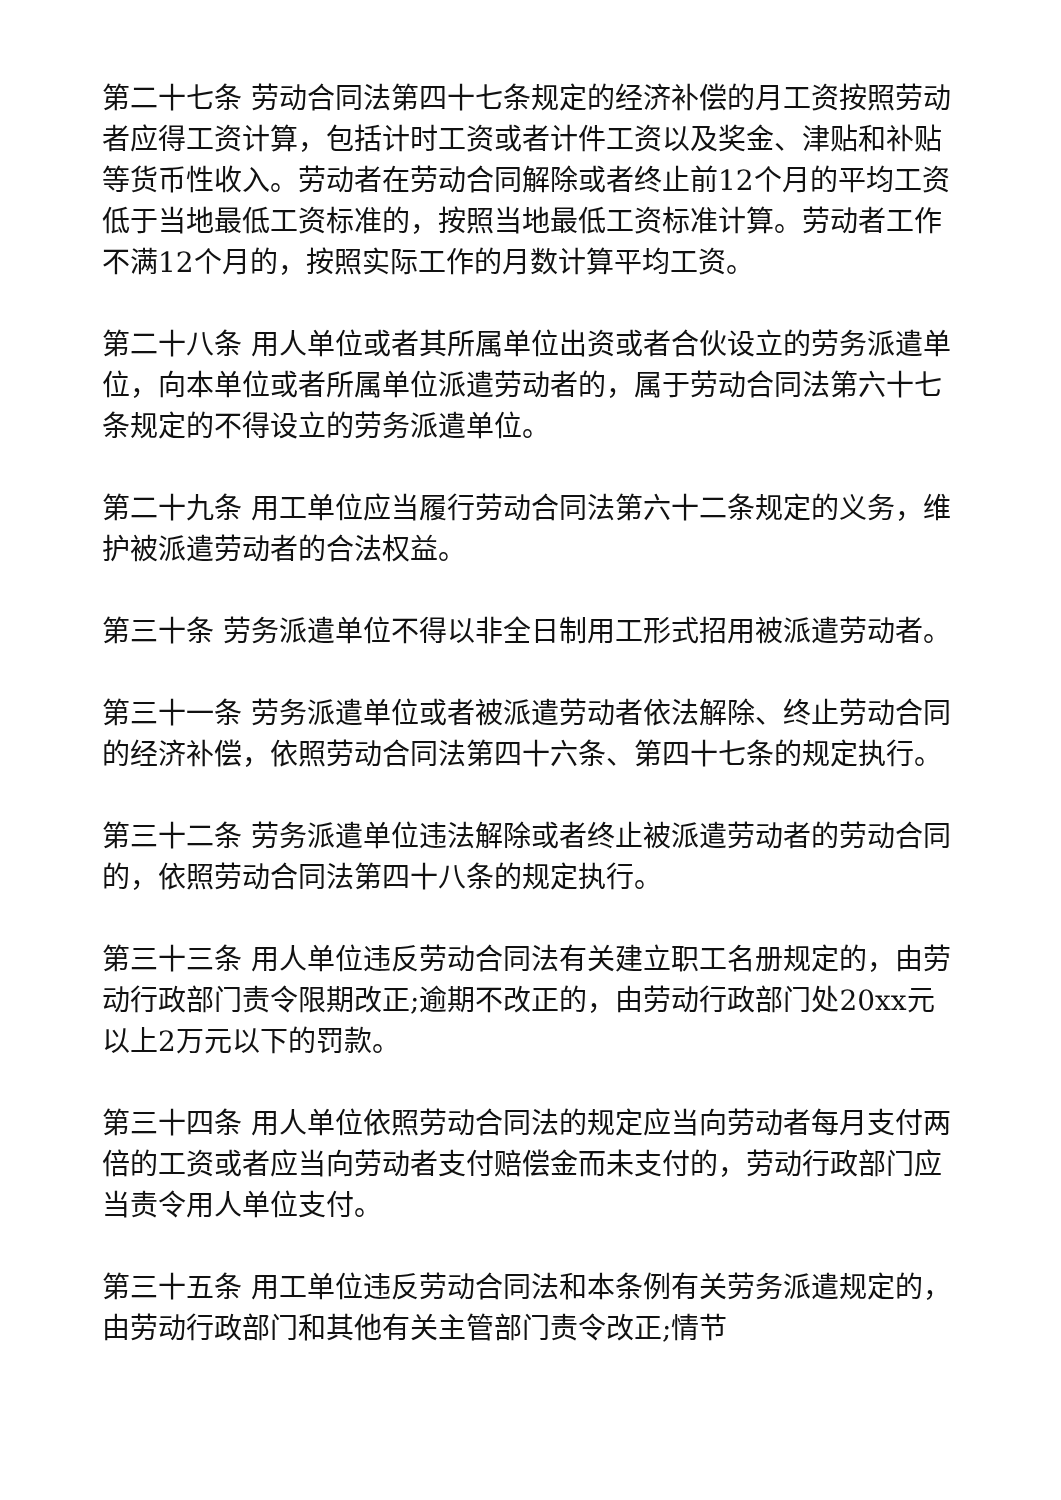第二十七条 劳动合同法第四十七条规定的经济补偿的月工资按照劳动者应得工资计算，包括计时工资或者计件工资以及奖金、津贴和补贴等货币性收入。劳动者在劳动合同解除或者终止前12个月的平均工资低于当地最低工资标准的，按照当地最低工资标准计算。劳动者工作不满12个月的，按照实际工作的月数计算平均工资。
第二十八条 用人单位或者其所属单位出资或者合伙设立的劳务派遣单位，向本单位或者所属单位派遣劳动者的，属于劳动合同法第六十七条规定的不得设立的劳务派遣单位。
第二十九条 用工单位应当履行劳动合同法第六十二条规定的义务，维护被派遣劳动者的合法权益。
第三十条 劳务派遣单位不得以非全日制用工形式招用被派遣劳动者。
第三十一条 劳务派遣单位或者被派遣劳动者依法解除、终止劳动合同的经济补偿，依照劳动合同法第四十六条、第四十七条的规定执行。
第三十二条 劳务派遣单位违法解除或者终止被派遣劳动者的劳动合同的，依照劳动合同法第四十八条的规定执行。
第三十三条 用人单位违反劳动合同法有关建立职工名册规定的，由劳动行政部门责令限期改正;逾期不改正的，由劳动行政部门处20xx元以上2万元以下的罚款。
第三十四条 用人单位依照劳动合同法的规定应当向劳动者每月支付两倍的工资或者应当向劳动者支付赔偿金而未支付的，劳动行政部门应当责令用人单位支付。
第三十五条 用工单位违反劳动合同法和本条例有关劳务派遣规定的，由劳动行政部门和其他有关主管部门责令改正;情节